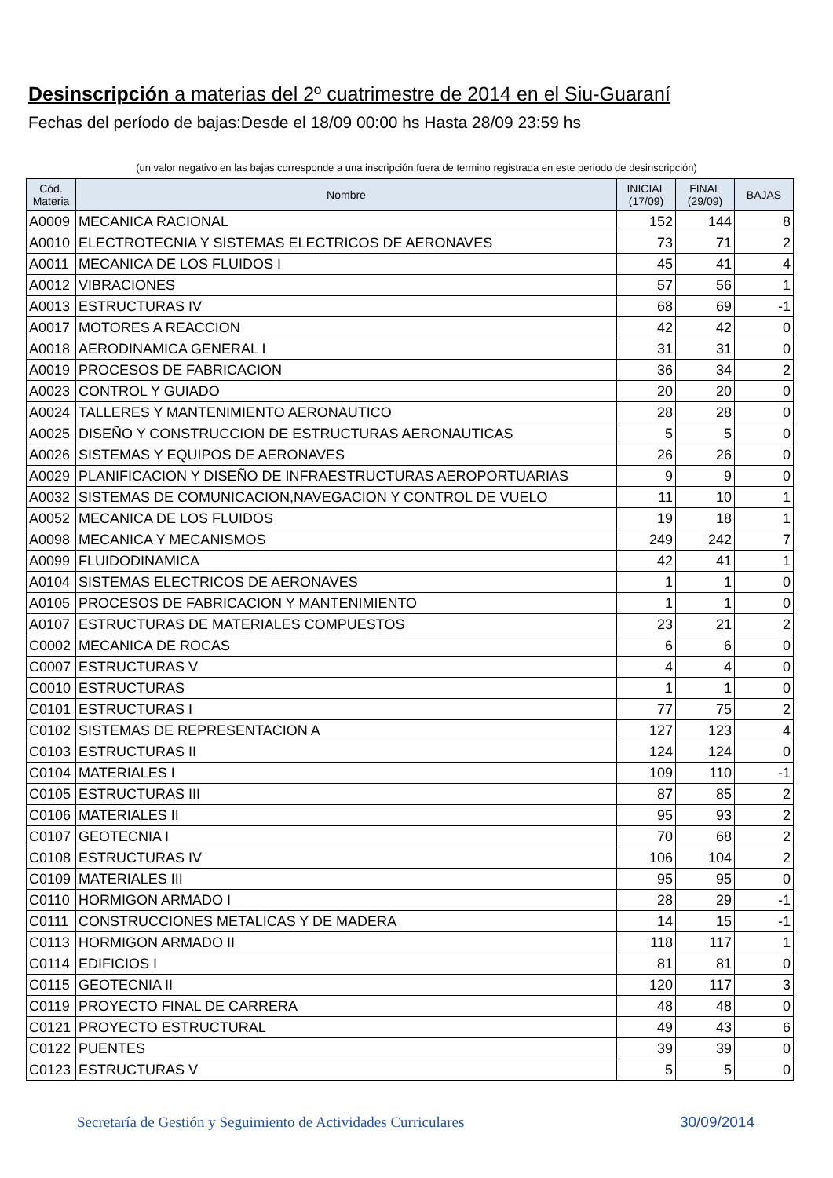Desinscripción a materias del 2º cuatrimestre de 2014 en el Siu-Guaraní
Fechas del período de bajas:Desde el 18/09 00:00 hs Hasta 28/09 23:59 hs
(un valor negativo en las bajas corresponde a una inscripción fuera de termino registrada en este periodo de desinscripción)
| Cód. Materia | Nombre | INICIAL (17/09) | FINAL (29/09) | BAJAS |
| --- | --- | --- | --- | --- |
| A0009 | MECANICA RACIONAL | 152 | 144 | 8 |
| A0010 | ELECTROTECNIA Y SISTEMAS ELECTRICOS DE AERONAVES | 73 | 71 | 2 |
| A0011 | MECANICA DE LOS FLUIDOS I | 45 | 41 | 4 |
| A0012 | VIBRACIONES | 57 | 56 | 1 |
| A0013 | ESTRUCTURAS IV | 68 | 69 | -1 |
| A0017 | MOTORES A REACCION | 42 | 42 | 0 |
| A0018 | AERODINAMICA GENERAL I | 31 | 31 | 0 |
| A0019 | PROCESOS DE FABRICACION | 36 | 34 | 2 |
| A0023 | CONTROL Y GUIADO | 20 | 20 | 0 |
| A0024 | TALLERES Y MANTENIMIENTO AERONAUTICO | 28 | 28 | 0 |
| A0025 | DISEÑO Y CONSTRUCCION DE ESTRUCTURAS AERONAUTICAS | 5 | 5 | 0 |
| A0026 | SISTEMAS Y EQUIPOS DE AERONAVES | 26 | 26 | 0 |
| A0029 | PLANIFICACION Y DISEÑO DE INFRAESTRUCTURAS AEROPORTUARIAS | 9 | 9 | 0 |
| A0032 | SISTEMAS DE COMUNICACION,NAVEGACION Y CONTROL DE VUELO | 11 | 10 | 1 |
| A0052 | MECANICA DE LOS FLUIDOS | 19 | 18 | 1 |
| A0098 | MECANICA Y MECANISMOS | 249 | 242 | 7 |
| A0099 | FLUIDODINAMICA | 42 | 41 | 1 |
| A0104 | SISTEMAS ELECTRICOS DE AERONAVES | 1 | 1 | 0 |
| A0105 | PROCESOS DE FABRICACION Y MANTENIMIENTO | 1 | 1 | 0 |
| A0107 | ESTRUCTURAS DE MATERIALES COMPUESTOS | 23 | 21 | 2 |
| C0002 | MECANICA DE ROCAS | 6 | 6 | 0 |
| C0007 | ESTRUCTURAS V | 4 | 4 | 0 |
| C0010 | ESTRUCTURAS | 1 | 1 | 0 |
| C0101 | ESTRUCTURAS I | 77 | 75 | 2 |
| C0102 | SISTEMAS DE REPRESENTACION A | 127 | 123 | 4 |
| C0103 | ESTRUCTURAS II | 124 | 124 | 0 |
| C0104 | MATERIALES I | 109 | 110 | -1 |
| C0105 | ESTRUCTURAS III | 87 | 85 | 2 |
| C0106 | MATERIALES II | 95 | 93 | 2 |
| C0107 | GEOTECNIA I | 70 | 68 | 2 |
| C0108 | ESTRUCTURAS IV | 106 | 104 | 2 |
| C0109 | MATERIALES III | 95 | 95 | 0 |
| C0110 | HORMIGON ARMADO I | 28 | 29 | -1 |
| C0111 | CONSTRUCCIONES METALICAS Y DE MADERA | 14 | 15 | -1 |
| C0113 | HORMIGON ARMADO II | 118 | 117 | 1 |
| C0114 | EDIFICIOS I | 81 | 81 | 0 |
| C0115 | GEOTECNIA II | 120 | 117 | 3 |
| C0119 | PROYECTO FINAL DE CARRERA | 48 | 48 | 0 |
| C0121 | PROYECTO ESTRUCTURAL | 49 | 43 | 6 |
| C0122 | PUENTES | 39 | 39 | 0 |
| C0123 | ESTRUCTURAS V | 5 | 5 | 0 |
Secretaría de Gestión y Seguimiento de Actividades Curriculares 30/09/2014